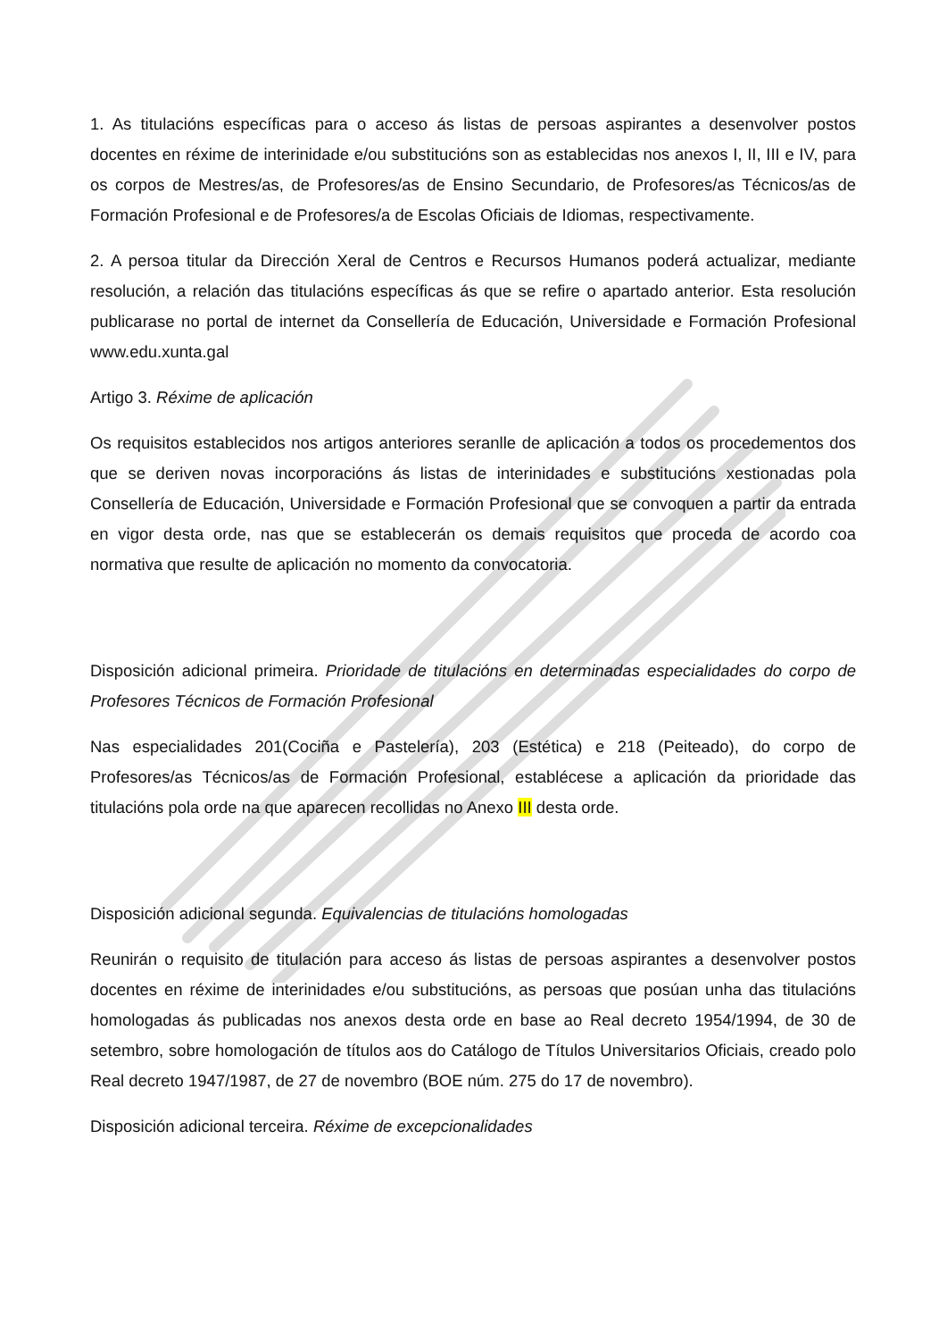1. As titulacións específicas para o acceso ás listas de persoas aspirantes a desenvolver postos docentes en réxime de interinidade e/ou substitucións son as establecidas nos anexos I, II, III e IV, para os corpos de Mestres/as, de Profesores/as de Ensino Secundario, de Profesores/as Técnicos/as de Formación Profesional e de Profesores/a de Escolas Oficiais de Idiomas, respectivamente.
2. A persoa titular da Dirección Xeral de Centros e Recursos Humanos poderá actualizar, mediante resolución, a relación das titulacións específicas ás que se refire o apartado anterior. Esta resolución publicarase no portal de internet da Consellería de Educación, Universidade e Formación Profesional www.edu.xunta.gal
Artigo 3. Réxime de aplicación
Os requisitos establecidos nos artigos anteriores seranlle de aplicación a todos os procedementos dos que se deriven novas incorporacións ás listas de interinidades e substitucións xestionadas pola Consellería de Educación, Universidade e Formación Profesional que se convoquen a partir da entrada en vigor desta orde, nas que se establecerán os demais requisitos que proceda de acordo coa normativa que resulte de aplicación no momento da convocatoria.
Disposición adicional primeira. Prioridade de titulacións en determinadas especialidades do corpo de Profesores Técnicos de Formación Profesional
Nas especialidades 201(Cociña e Pastelería), 203 (Estética) e 218 (Peiteado), do corpo de Profesores/as Técnicos/as de Formación Profesional, establécese a aplicación da prioridade das titulacións pola orde na que aparecen recollidas no Anexo III desta orde.
Disposición adicional segunda. Equivalencias de titulacións homologadas
Reunirán o requisito de titulación para acceso ás listas de persoas aspirantes a desenvolver postos docentes en réxime de interinidades e/ou substitucións, as persoas que posúan unha das titulacións homologadas ás publicadas nos anexos desta orde en base ao Real decreto 1954/1994, de 30 de setembro, sobre homologación de títulos aos do Catálogo de Títulos Universitarios Oficiais, creado polo Real decreto 1947/1987, de 27 de novembro (BOE núm. 275 do 17 de novembro).
Disposición adicional terceira. Réxime de excepcionalidades